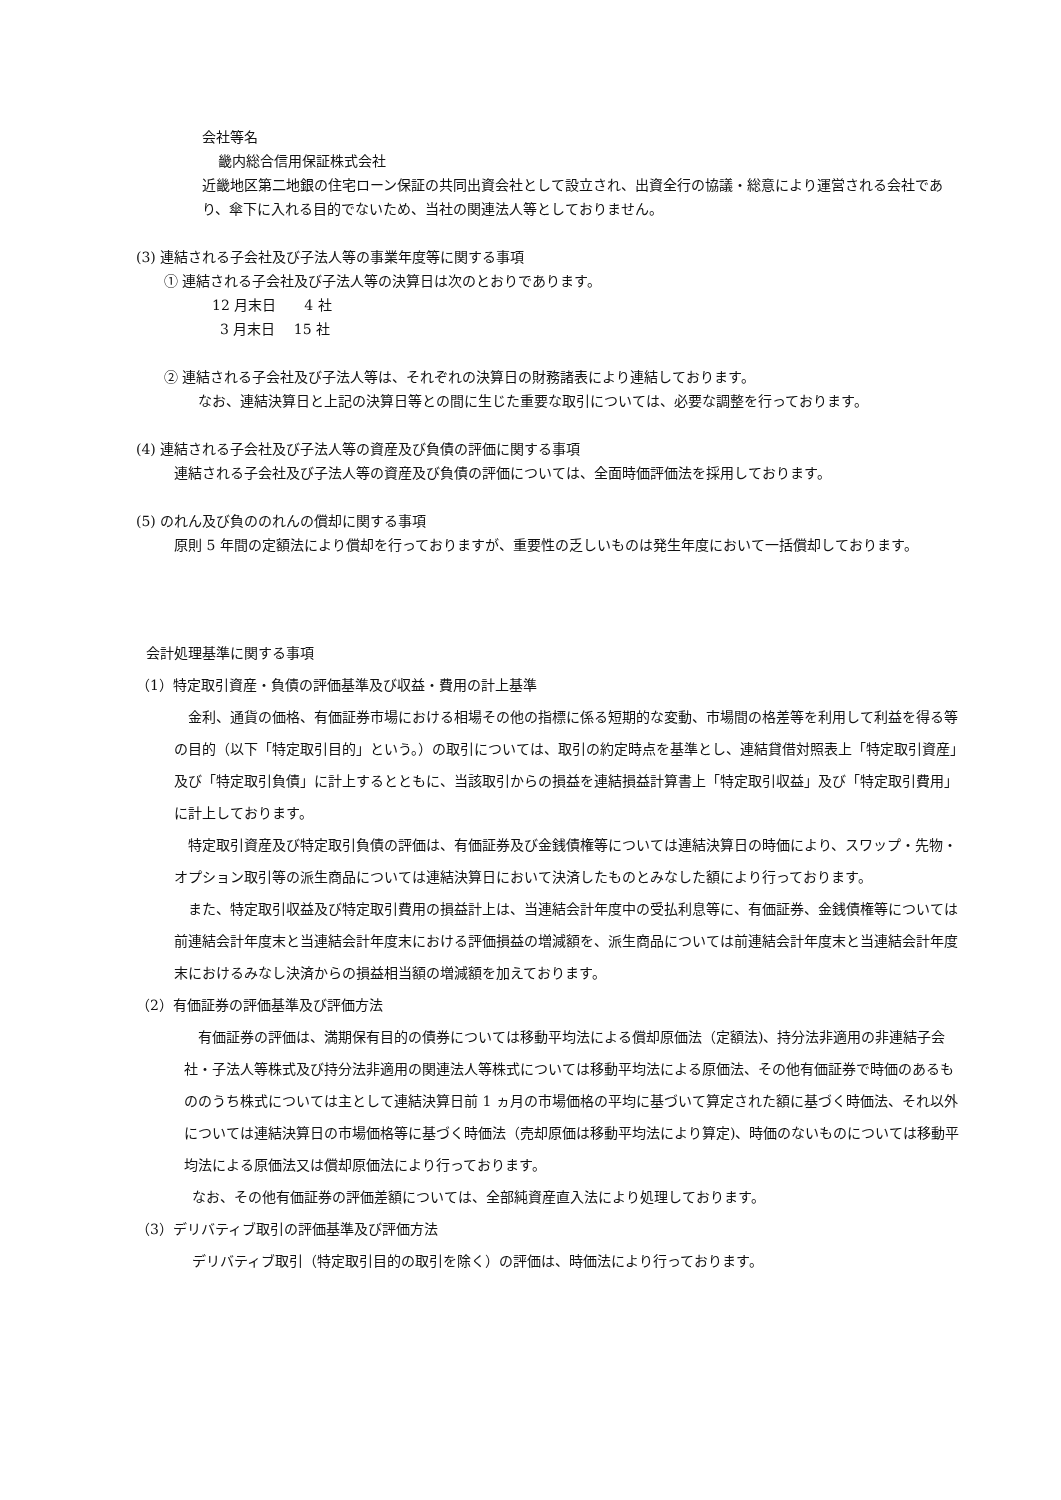会社等名
畿内総合信用保証株式会社
近畿地区第二地銀の住宅ローン保証の共同出資会社として設立され、出資全行の協議・総意により運営される会社であり、傘下に入れる目的でないため、当社の関連法人等としておりません。
(3) 連結される子会社及び子法人等の事業年度等に関する事項
① 連結される子会社及び子法人等の決算日は次のとおりであります。
12 月末日　　4 社
3 月末日　 15 社
② 連結される子会社及び子法人等は、それぞれの決算日の財務諸表により連結しております。
なお、連結決算日と上記の決算日等との間に生じた重要な取引については、必要な調整を行っております。
(4) 連結される子会社及び子法人等の資産及び負債の評価に関する事項
連結される子会社及び子法人等の資産及び負債の評価については、全面時価評価法を採用しております。
(5) のれん及び負ののれんの償却に関する事項
原則 5 年間の定額法により償却を行っておりますが、重要性の乏しいものは発生年度において一括償却しております。
会計処理基準に関する事項
（1）特定取引資産・負債の評価基準及び収益・費用の計上基準
　金利、通貨の価格、有価証券市場における相場その他の指標に係る短期的な変動、市場間の格差等を利用して利益を得る等の目的（以下「特定取引目的」という。）の取引については、取引の約定時点を基準とし、連結貸借対照表上「特定取引資産」及び「特定取引負債」に計上するとともに、当該取引からの損益を連結損益計算書上「特定取引収益」及び「特定取引費用」に計上しております。
　特定取引資産及び特定取引負債の評価は、有価証券及び金銭債権等については連結決算日の時価により、スワップ・先物・オプション取引等の派生商品については連結決算日において決済したものとみなした額により行っております。
　また、特定取引収益及び特定取引費用の損益計上は、当連結会計年度中の受払利息等に、有価証券、金銭債権等については前連結会計年度末と当連結会計年度末における評価損益の増減額を、派生商品については前連結会計年度末と当連結会計年度末におけるみなし決済からの損益相当額の増減額を加えております。
（2）有価証券の評価基準及び評価方法
　有価証券の評価は、満期保有目的の債券については移動平均法による償却原価法（定額法)、持分法非適用の非連結子会社・子法人等株式及び持分法非適用の関連法人等株式については移動平均法による原価法、その他有価証券で時価のあるもののうち株式については主として連結決算日前 1 ヵ月の市場価格の平均に基づいて算定された額に基づく時価法、それ以外については連結決算日の市場価格等に基づく時価法（売却原価は移動平均法により算定)、時価のないものについては移動平均法による原価法又は償却原価法により行っております。
なお、その他有価証券の評価差額については、全部純資産直入法により処理しております。
（3）デリバティブ取引の評価基準及び評価方法
デリバティブ取引（特定取引目的の取引を除く）の評価は、時価法により行っております。